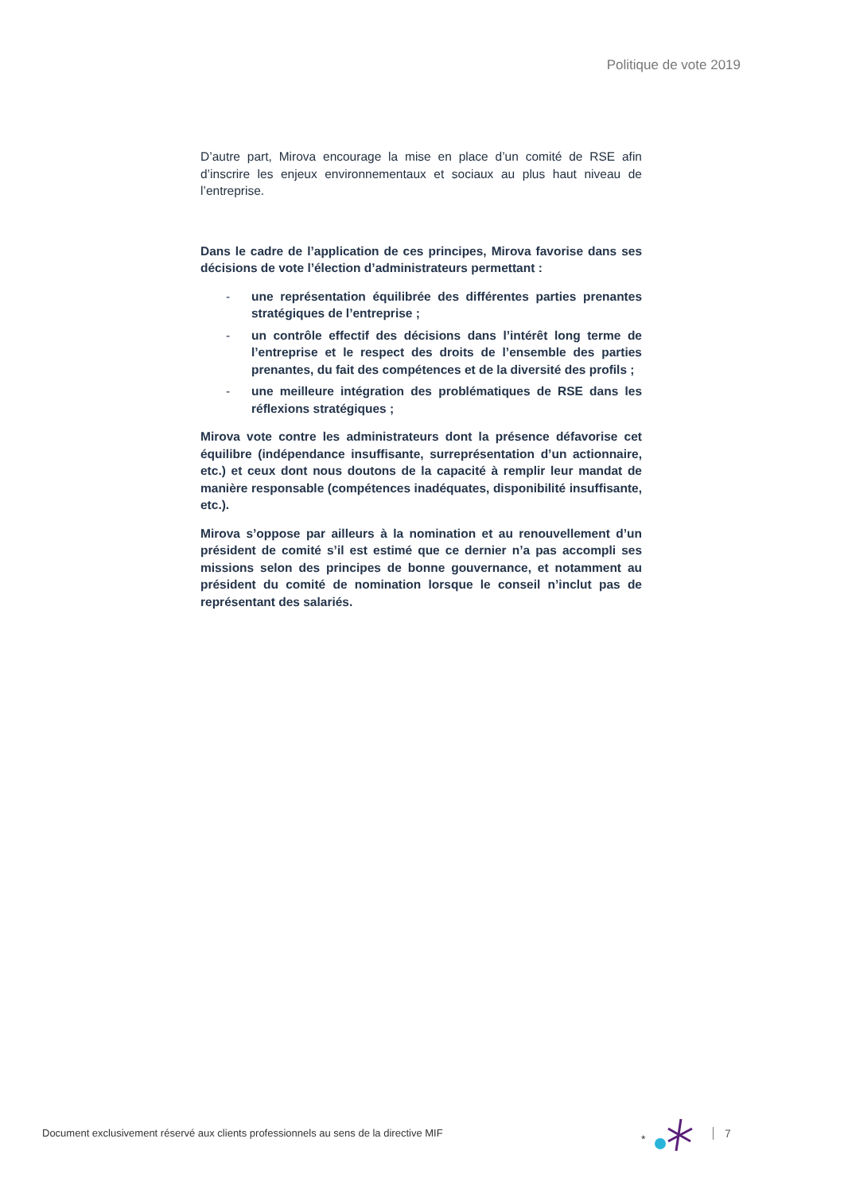Politique de vote 2019
D’autre part, Mirova encourage la mise en place d’un comité de RSE afin d’inscrire les enjeux environnementaux et sociaux au plus haut niveau de l’entreprise.
Dans le cadre de l’application de ces principes, Mirova favorise dans ses décisions de vote l’élection d’administrateurs permettant :
- une représentation équilibrée des différentes parties prenantes stratégiques de l’entreprise ;
- un contrôle effectif des décisions dans l’intérêt long terme de l’entreprise et le respect des droits de l’ensemble des parties prenantes, du fait des compétences et de la diversité des profils ;
- une meilleure intégration des problématiques de RSE dans les réflexions stratégiques ;
Mirova vote contre les administrateurs dont la présence défavorise cet équilibre (indépendance insuffisante, surreprésentation d’un actionnaire, etc.) et ceux dont nous doutons de la capacité à remplir leur mandat de manière responsable (compétences inadéquates, disponibilité insuffisante, etc.).
Mirova s’oppose par ailleurs à la nomination et au renouvellement d’un président de comité s’il est estimé que ce dernier n’a pas accompli ses missions selon des principes de bonne gouvernance, et notamment au président du comité de nomination lorsque le conseil n’inclut pas de représentant des salariés.
Document exclusivement réservé aux clients professionnels au sens de la directive MIF
*
7